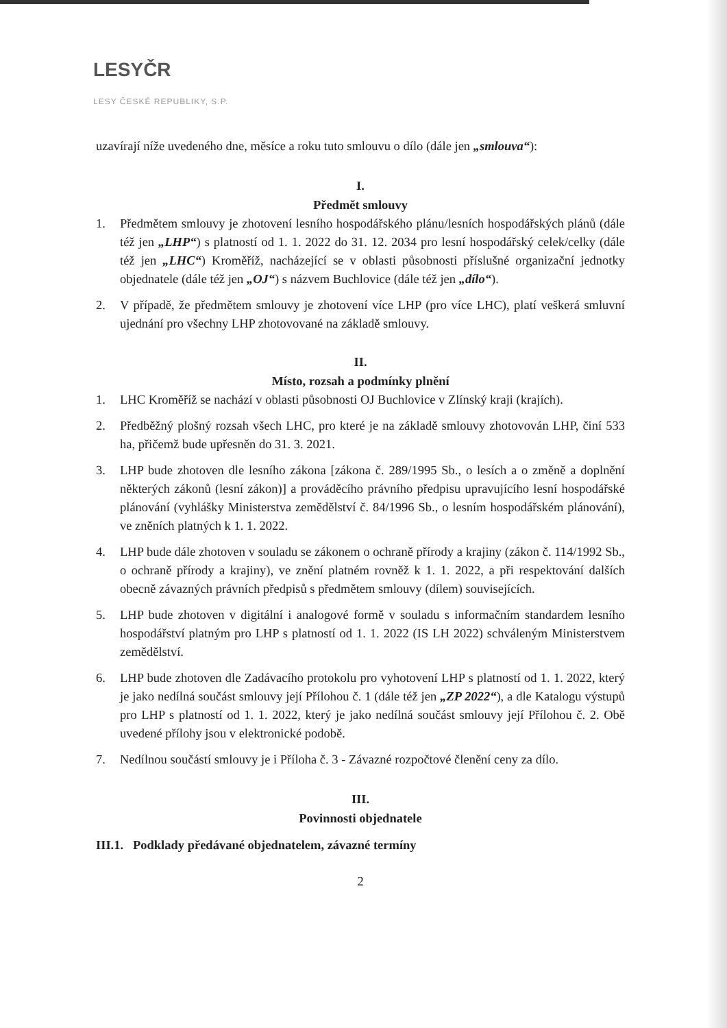LESYČR
LESY ČESKÉ REPUBLIKY, S.P.
uzavírají níže uvedeného dne, měsíce a roku tuto smlouvu o dílo (dále jen „smlouva“):
I.
Předmět smlouvy
1. Předmětem smlouvy je zhotovení lesního hospodářského plánu/lesních hospodářských plánů (dále též jen „LHP“) s platností od 1. 1. 2022 do 31. 12. 2034 pro lesní hospodářský celek/celky (dále též jen „LHC“) Kroměříž, nacházející se v oblasti působnosti příslušné organizační jednotky objednatele (dále též jen „OJ“) s názvem Buchlovice (dále též jen „dílo“).
2. V případě, že předmětem smlouvy je zhotovení více LHP (pro více LHC), platí veškerá smluvní ujednání pro všechny LHP zhotovované na základě smlouvy.
II.
Místo, rozsah a podmínky plnění
1. LHC Kroměříž se nachází v oblasti působnosti OJ Buchlovice v Zlínský kraji (krajích).
2. Předběžný plošný rozsah všech LHC, pro které je na základě smlouvy zhotovován LHP, činí 533 ha, přičemž bude upřesněn do 31. 3. 2021.
3. LHP bude zhotoven dle lesního zákona [zákona č. 289/1995 Sb., o lesích a o změně a doplnění některých zákonů (lesní zákon)] a prováděcího právního předpisu upravujícího lesní hospodářské plánování (vyhlášky Ministerstva zemědělství č. 84/1996 Sb., o lesním hospodářském plánování), ve zněních platných k 1. 1. 2022.
4. LHP bude dále zhotoven v souladu se zákonem o ochraně přírody a krajiny (zákon č. 114/1992 Sb., o ochraně přírody a krajiny), ve znění platném rovněž k 1. 1. 2022, a při respektování dalších obecně závazných právních předpisů s předmětem smlouvy (dílem) souvisejících.
5. LHP bude zhotoven v digitální i analogové formě v souladu s informačním standardem lesního hospodářství platným pro LHP s platností od 1. 1. 2022 (IS LH 2022) schváleným Ministerstvem zemědělství.
6. LHP bude zhotoven dle Zadávacího protokolu pro vyhotovení LHP s platností od 1. 1. 2022, který je jako nedílná součást smlouvy její Přílohou č. 1 (dále též jen „ZP 2022“), a dle Katalogu výstupů pro LHP s platností od 1. 1. 2022, který je jako nedílná součást smlouvy její Přílohou č. 2. Obě uvedené přílohy jsou v elektronické podobě.
7. Nedílnou součástí smlouvy je i Příloha č. 3 - Závazné rozpočtové členění ceny za dílo.
III.
Povinnosti objednatele
III.1. Podklady předávané objednatelem, závazné termíny
2